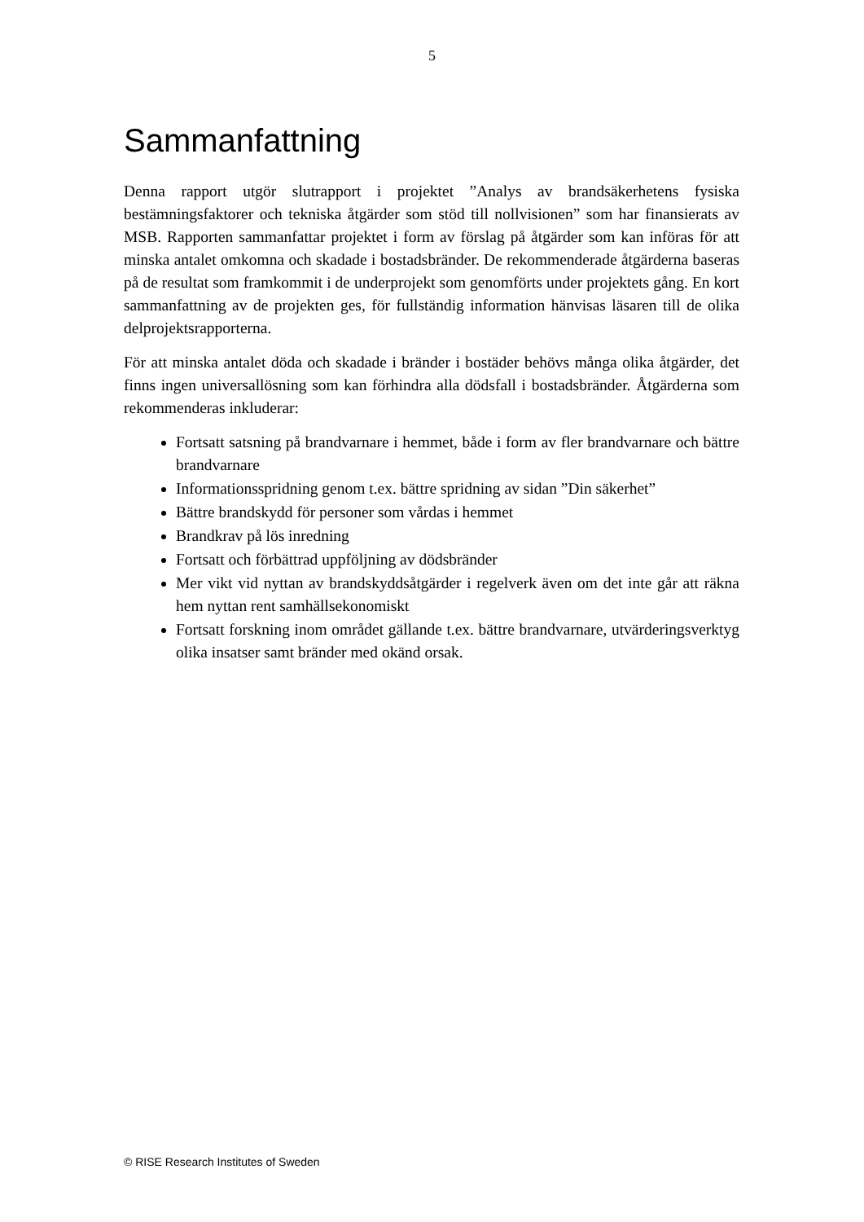5
Sammanfattning
Denna rapport utgör slutrapport i projektet ”Analys av brandsäkerhetens fysiska bestämningsfaktorer och tekniska åtgärder som stöd till nollvisionen” som har finansierats av MSB. Rapporten sammanfattar projektet i form av förslag på åtgärder som kan införas för att minska antalet omkomna och skadade i bostadsbränder. De rekommenderade åtgärderna baseras på de resultat som framkommit i de underprojekt som genomförts under projektets gång. En kort sammanfattning av de projekten ges, för fullständig information hänvisas läsaren till de olika delprojektsrapporterna.
För att minska antalet döda och skadade i bränder i bostäder behövs många olika åtgärder, det finns ingen universallösning som kan förhindra alla dödsfall i bostadsbränder. Åtgärderna som rekommenderas inkluderar:
Fortsatt satsning på brandvarnare i hemmet, både i form av fler brandvarnare och bättre brandvarnare
Informationsspridning genom t.ex. bättre spridning av sidan ”Din säkerhet”
Bättre brandskydd för personer som vårdas i hemmet
Brandkrav på lös inredning
Fortsatt och förbättrad uppföljning av dödsbränder
Mer vikt vid nyttan av brandskyddsåtgärder i regelverk även om det inte går att räkna hem nyttan rent samhällsekonomiskt
Fortsatt forskning inom området gällande t.ex. bättre brandvarnare, utvärderingsverktyg olika insatser samt bränder med okänd orsak.
© RISE Research Institutes of Sweden